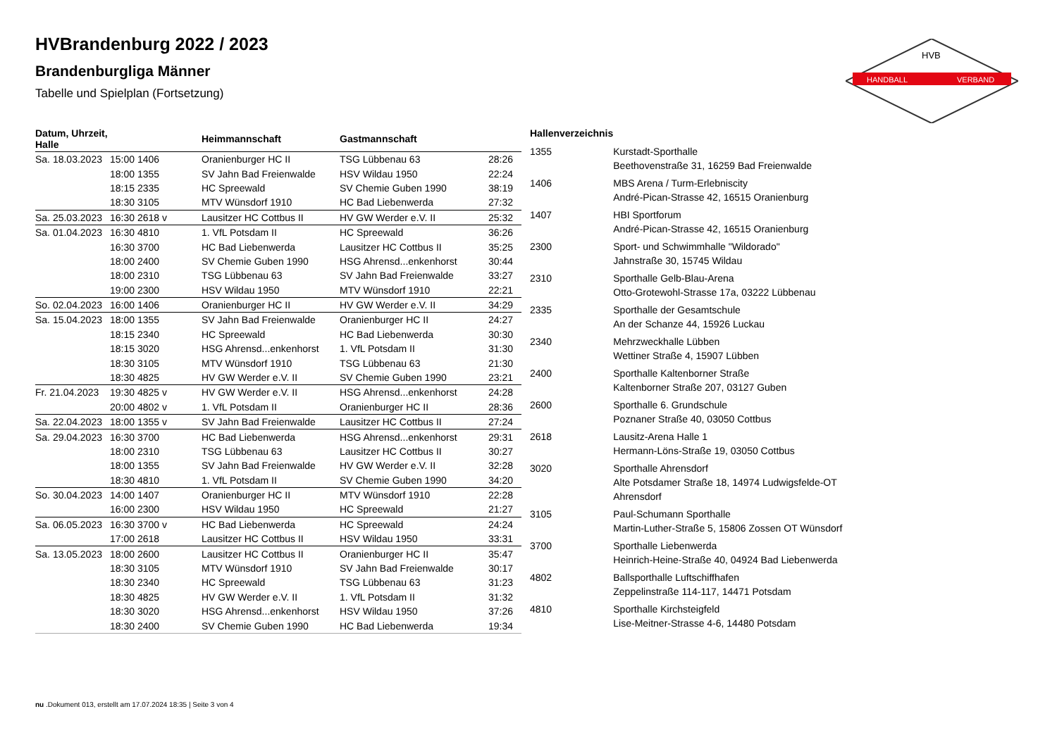HANDBALL
VERBAND
HVB
HVBrandenburg 2022 / 2023
Brandenburgliga Männer
Tabelle und Spielplan (Fortsetzung)
| Datum, Uhrzeit, Halle | | Heimmannschaft | Gastmannschaft | |
| --- | --- | --- | --- | --- |
| Sa. 18.03.2023 | 15:00 1406 | Oranienburger HC II | TSG Lübbenau 63 | 28:26 |
| | 18:00 1355 | SV Jahn Bad Freienwalde | HSV Wildau 1950 | 22:24 |
| | 18:15 2335 | HC Spreewald | SV Chemie Guben 1990 | 38:19 |
| | 18:30 3105 | MTV Wünsdorf 1910 | HC Bad Liebenwerda | 27:32 |
| Sa. 25.03.2023 | 16:30 2618 v | Lausitzer HC Cottbus II | HV GW Werder e.V. II | 25:32 |
| Sa. 01.04.2023 | 16:30 4810 | 1. VfL Potsdam II | HC Spreewald | 36:26 |
| | 16:30 3700 | HC Bad Liebenwerda | Lausitzer HC Cottbus II | 35:25 |
| | 18:00 2400 | SV Chemie Guben 1990 | HSG Ahrensd...enkenhorst | 30:44 |
| | 18:00 2310 | TSG Lübbenau 63 | SV Jahn Bad Freienwalde | 33:27 |
| | 19:00 2300 | HSV Wildau 1950 | MTV Wünsdorf 1910 | 22:21 |
| So. 02.04.2023 | 16:00 1406 | Oranienburger HC II | HV GW Werder e.V. II | 34:29 |
| Sa. 15.04.2023 | 18:00 1355 | SV Jahn Bad Freienwalde | Oranienburger HC II | 24:27 |
| | 18:15 2340 | HC Spreewald | HC Bad Liebenwerda | 30:30 |
| | 18:15 3020 | HSG Ahrensd...enkenhorst | 1. VfL Potsdam II | 31:30 |
| | 18:30 3105 | MTV Wünsdorf 1910 | TSG Lübbenau 63 | 21:30 |
| | 18:30 4825 | HV GW Werder e.V. II | SV Chemie Guben 1990 | 23:21 |
| Fr. 21.04.2023 | 19:30 4825 v | HV GW Werder e.V. II | HSG Ahrensd...enkenhorst | 24:28 |
| | 20:00 4802 v | 1. VfL Potsdam II | Oranienburger HC II | 28:36 |
| Sa. 22.04.2023 | 18:00 1355 v | SV Jahn Bad Freienwalde | Lausitzer HC Cottbus II | 27:24 |
| Sa. 29.04.2023 | 16:30 3700 | HC Bad Liebenwerda | HSG Ahrensd...enkenhorst | 29:31 |
| | 18:00 2310 | TSG Lübbenau 63 | Lausitzer HC Cottbus II | 30:27 |
| | 18:00 1355 | SV Jahn Bad Freienwalde | HV GW Werder e.V. II | 32:28 |
| | 18:30 4810 | 1. VfL Potsdam II | SV Chemie Guben 1990 | 34:20 |
| So. 30.04.2023 | 14:00 1407 | Oranienburger HC II | MTV Wünsdorf 1910 | 22:28 |
| | 16:00 2300 | HSV Wildau 1950 | HC Spreewald | 21:27 |
| Sa. 06.05.2023 | 16:30 3700 v | HC Bad Liebenwerda | HC Spreewald | 24:24 |
| | 17:00 2618 | Lausitzer HC Cottbus II | HSV Wildau 1950 | 33:31 |
| Sa. 13.05.2023 | 18:00 2600 | Lausitzer HC Cottbus II | Oranienburger HC II | 35:47 |
| | 18:30 3105 | MTV Wünsdorf 1910 | SV Jahn Bad Freienwalde | 30:17 |
| | 18:30 2340 | HC Spreewald | TSG Lübbenau 63 | 31:23 |
| | 18:30 4825 | HV GW Werder e.V. II | 1. VfL Potsdam II | 31:32 |
| | 18:30 3020 | HSG Ahrensd...enkenhorst | HSV Wildau 1950 | 37:26 |
| | 18:30 2400 | SV Chemie Guben 1990 | HC Bad Liebenwerda | 19:34 |
| Hallenverzeichnis | |
| --- | --- |
| 1355 | Kurstadt-Sporthalle Beethovenstraße 31, 16259 Bad Freienwalde |
| 1406 | MBS Arena / Turm-Erlebniscity André-Pican-Strasse 42, 16515 Oranienburg |
| 1407 | HBI Sportforum André-Pican-Strasse 42, 16515 Oranienburg |
| 2300 | Sport- und Schwimmhalle "Wildorado" Jahnstraße 30, 15745 Wildau |
| 2310 | Sporthalle Gelb-Blau-Arena Otto-Grotewohl-Strasse 17a, 03222 Lübbenau |
| 2335 | Sporthalle der Gesamtschule An der Schanze 44, 15926 Luckau |
| 2340 | Mehrzweckhalle Lübben Wettiner Straße 4, 15907 Lübben |
| 2400 | Sporthalle Kaltenborner Straße Kaltenborner Straße 207, 03127 Guben |
| 2600 | Sporthalle 6. Grundschule Poznaner Straße 40, 03050 Cottbus |
| 2618 | Lausitz-Arena Halle 1 Hermann-Löns-Straße 19, 03050 Cottbus |
| 3020 | Sporthalle Ahrensdorf Alte Potsdamer Straße 18, 14974 Ludwigsfelde-OT Ahrensdorf |
| 3105 | Paul-Schumann Sporthalle Martin-Luther-Straße 5, 15806 Zossen OT Wünsdorf |
| 3700 | Sporthalle Liebenwerda Heinrich-Heine-Straße 40, 04924 Bad Liebenwerda |
| 4802 | Ballsporthalle Luftschiffhafen Zeppelinstraße 114-117, 14471 Potsdam |
| 4810 | Sporthalle Kirchsteigfeld Lise-Meitner-Strasse 4-6, 14480 Potsdam |
nu .Dokument 013, erstellt am 17.07.2024 18:35 | Seite 3 von 4